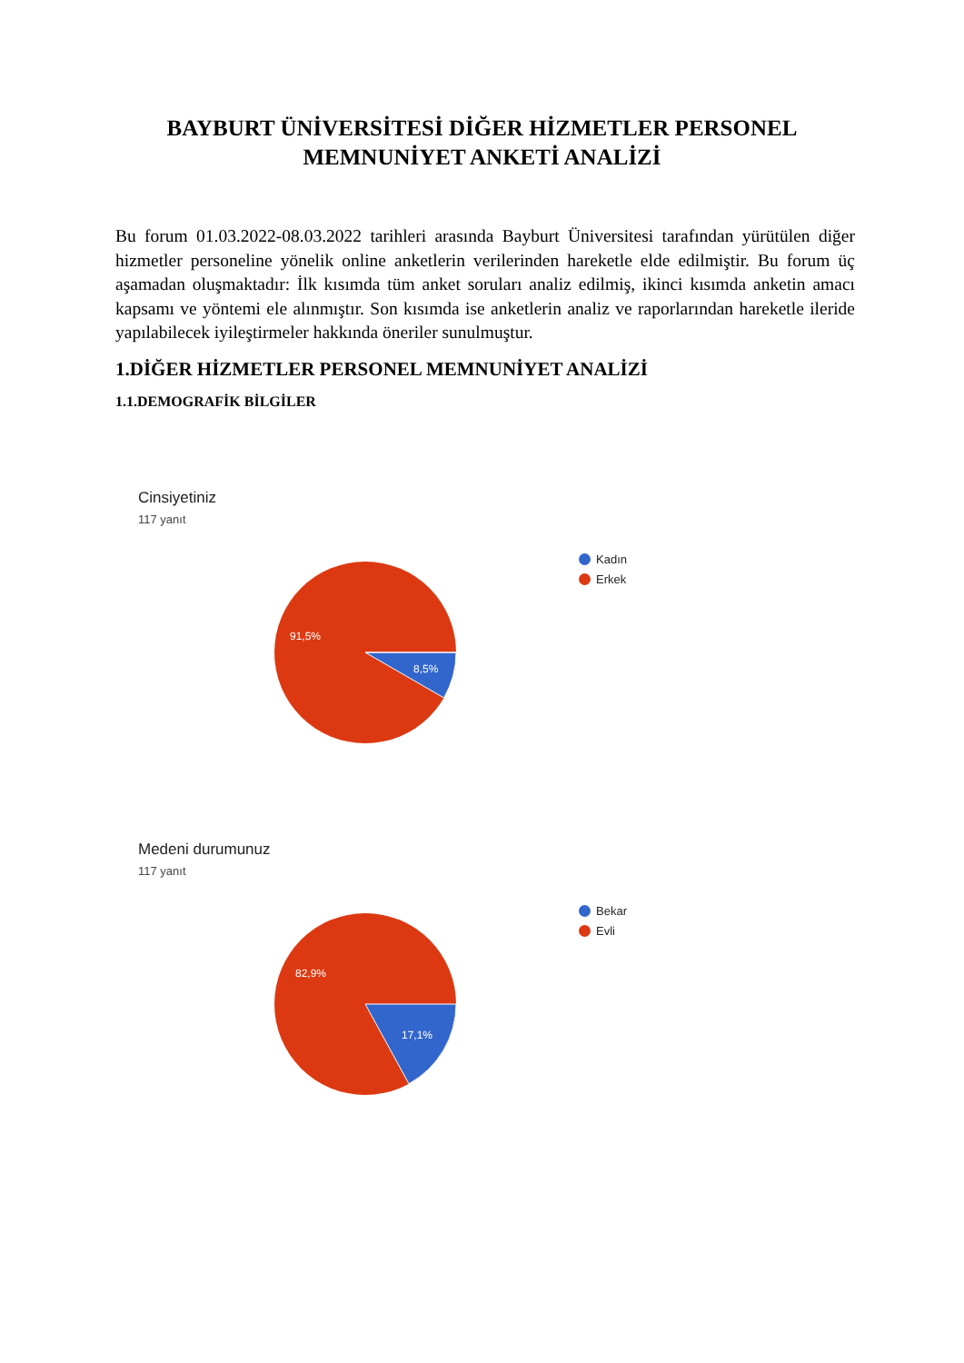BAYBURT ÜNİVERSİTESİ DİĞER HİZMETLER PERSONEL
MEMNUNİYET ANKETİ ANALİZİ
Bu forum 01.03.2022-08.03.2022 tarihleri arasında Bayburt Üniversitesi tarafından yürütülen diğer hizmetler personeline yönelik online anketlerin verilerinden hareketle elde edilmiştir. Bu forum üç aşamadan oluşmaktadır: İlk kısımda tüm anket soruları analiz edilmiş, ikinci kısımda anketin amacı kapsamı ve yöntemi ele alınmıştır. Son kısımda ise anketlerin analiz ve raporlarından hareketle ileride yapılabilecek iyileştirmeler hakkında öneriler sunulmuştur.
1.DİĞER HİZMETLER PERSONEL MEMNUNİYET ANALİZİ
1.1.DEMOGRAFİK BİLGİLER
Cinsiyetiniz
117 yanıt
91,5%
8,5%
Kadın
Erkek
Medeni durumunuz
117 yanıt
82,9%
17,1%
Bekar
Evli